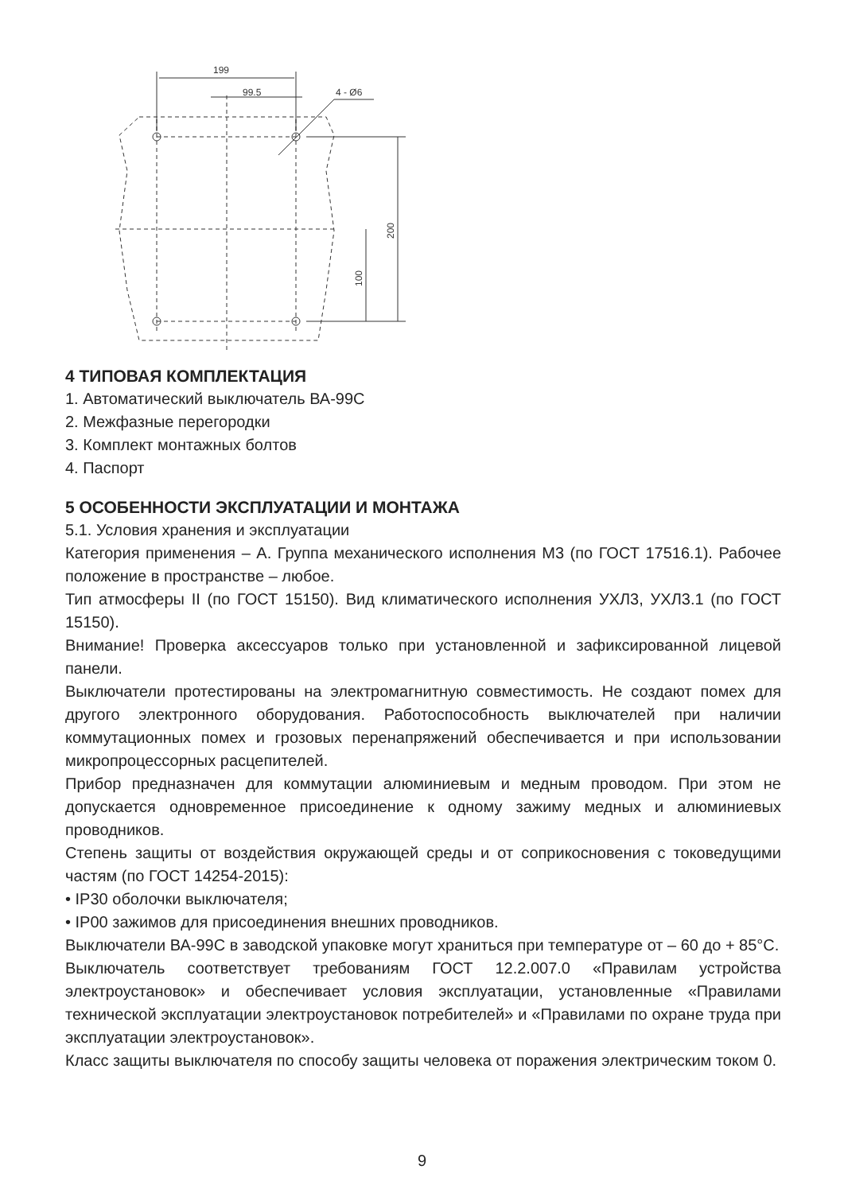199
99.5
4 - Ø6
200
100
4 ТИПОВАЯ КОМПЛЕКТАЦИЯ
1. Автоматический выключатель ВА-99С
2. Межфазные перегородки
3. Комплект монтажных болтов
4. Паспорт
5 ОСОБЕННОСТИ ЭКСПЛУАТАЦИИ И МОНТАЖА
5.1. Условия хранения и эксплуатации
Категория применения – А. Группа механического исполнения М3 (по ГОСТ 17516.1). Рабочее положение в пространстве – любое.
Тип атмосферы II (по ГОСТ 15150). Вид климатического исполнения УХЛ3, УХЛ3.1 (по ГОСТ 15150).
Внимание! Проверка аксессуаров только при установленной и зафиксированной лицевой панели.
Выключатели протестированы на электромагнитную совместимость. Не создают помех для другого электронного оборудования. Работоспособность выключателей при наличии коммутационных помех и грозовых перенапряжений обеспечивается и при использовании микропроцессорных расцепителей.
Прибор предназначен для коммутации алюминиевым и медным проводом. При этом не допускается одновременное присоединение к одному зажиму медных и алюминиевых проводников.
Степень защиты от воздействия окружающей среды и от соприкосновения с токоведущими частям (по ГОСТ 14254-2015):
• IP30 оболочки выключателя;
• IP00 зажимов для присоединения внешних проводников.
Выключатели ВА-99С в заводской упаковке могут храниться при температуре от – 60 до + 85°С.
Выключатель соответствует требованиям ГОСТ 12.2.007.0 «Правилам устройства электроустановок» и обеспечивает условия эксплуатации, установленные «Правилами технической эксплуатации электроустановок потребителей» и «Правилами по охране труда при эксплуатации электроустановок».
Класс защиты выключателя по способу защиты человека от поражения электрическим током 0.
9